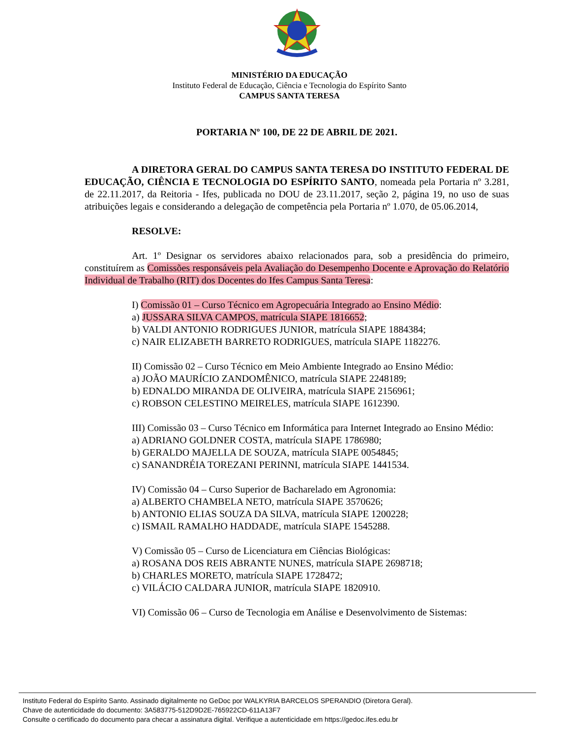MINISTÉRIO DA EDUCAÇÃO
Instituto Federal de Educação, Ciência e Tecnologia do Espírito Santo
CAMPUS SANTA TERESA
PORTARIA Nº 100, DE 22 DE ABRIL DE 2021.
A DIRETORA GERAL DO CAMPUS SANTA TERESA DO INSTITUTO FEDERAL DE EDUCAÇÃO, CIÊNCIA E TECNOLOGIA DO ESPÍRITO SANTO, nomeada pela Portaria nº 3.281, de 22.11.2017, da Reitoria - Ifes, publicada no DOU de 23.11.2017, seção 2, página 19, no uso de suas atribuições legais e considerando a delegação de competência pela Portaria nº 1.070, de 05.06.2014,
RESOLVE:
Art. 1º Designar os servidores abaixo relacionados para, sob a presidência do primeiro, constituírem as Comissões responsáveis pela Avaliação do Desempenho Docente e Aprovação do Relatório Individual de Trabalho (RIT) dos Docentes do Ifes Campus Santa Teresa:
I) Comissão 01 – Curso Técnico em Agropecuária Integrado ao Ensino Médio:
a) JUSSARA SILVA CAMPOS, matrícula SIAPE 1816652;
b) VALDI ANTONIO RODRIGUES JUNIOR, matrícula SIAPE 1884384;
c) NAIR ELIZABETH BARRETO RODRIGUES, matrícula SIAPE 1182276.
II) Comissão 02 – Curso Técnico em Meio Ambiente Integrado ao Ensino Médio:
a) JOÃO MAURÍCIO ZANDOMÊNICO, matrícula SIAPE 2248189;
b) EDNALDO MIRANDA DE OLIVEIRA, matrícula SIAPE 2156961;
c) ROBSON CELESTINO MEIRELES, matrícula SIAPE 1612390.
III) Comissão 03 – Curso Técnico em Informática para Internet Integrado ao Ensino Médio:
a) ADRIANO GOLDNER COSTA, matrícula SIAPE 1786980;
b) GERALDO MAJELLA DE SOUZA, matrícula SIAPE 0054845;
c) SANANDRÉIA TOREZANI PERINNI, matrícula SIAPE 1441534.
IV) Comissão 04 – Curso Superior de Bacharelado em Agronomia:
a) ALBERTO CHAMBELA NETO, matrícula SIAPE 3570626;
b) ANTONIO ELIAS SOUZA DA SILVA, matrícula SIAPE 1200228;
c) ISMAIL RAMALHO HADDADE, matrícula SIAPE 1545288.
V) Comissão 05 – Curso de Licenciatura em Ciências Biológicas:
a) ROSANA DOS REIS ABRANTE NUNES, matrícula SIAPE 2698718;
b) CHARLES MORETO, matrícula SIAPE 1728472;
c) VILÁCIO CALDARA JUNIOR, matrícula SIAPE 1820910.
VI) Comissão 06 – Curso de Tecnologia em Análise e Desenvolvimento de Sistemas:
Instituto Federal do Espírito Santo. Assinado digitalmente no GeDoc por WALKYRIA BARCELOS SPERANDIO (Diretora Geral).
Chave de autenticidade do documento: 3A583775-512D9D2E-765922CD-611A13F7
Consulte o certificado do documento para checar a assinatura digital. Verifique a autenticidade em https://gedoc.ifes.edu.br